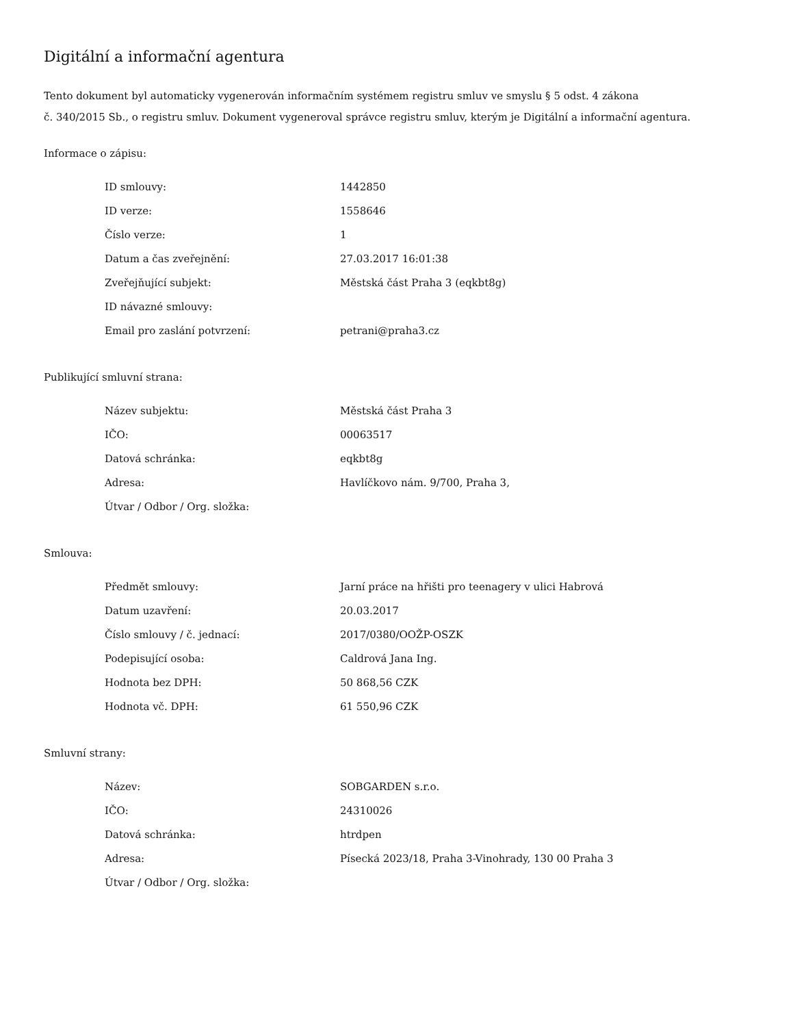Digitální a informační agentura
Tento dokument byl automaticky vygenerován informačním systémem registru smluv ve smyslu § 5 odst. 4 zákona
č. 340/2015 Sb., o registru smluv. Dokument vygeneroval správce registru smluv, kterým je Digitální a informační agentura.
Informace o zápisu:
| ID smlouvy: | 1442850 |
| ID verze: | 1558646 |
| Číslo verze: | 1 |
| Datum a čas zveřejnění: | 27.03.2017 16:01:38 |
| Zveřejňující subjekt: | Městská část Praha 3 (eqkbt8g) |
| ID návazné smlouvy: | |
| Email pro zaslání potvrzení: | petrani@praha3.cz |
Publikující smluvní strana:
| Název subjektu: | Městská část Praha 3 |
| IČO: | 00063517 |
| Datová schránka: | eqkbt8g |
| Adresa: | Havlíčkovo nám. 9/700, Praha 3, |
| Útvar / Odbor / Org. složka: | |
Smlouva:
| Předmět smlouvy: | Jarní práce na hřišti pro teenagery v ulici Habrová |
| Datum uzavření: | 20.03.2017 |
| Číslo smlouvy / č. jednací: | 2017/0380/OOŽP-OSZK |
| Podepisující osoba: | Caldrová Jana Ing. |
| Hodnota bez DPH: | 50 868,56 CZK |
| Hodnota vč. DPH: | 61 550,96 CZK |
Smluvní strany:
| Název: | SOBGARDEN s.r.o. |
| IČO: | 24310026 |
| Datová schránka: | htrdpen |
| Adresa: | Písecká 2023/18, Praha 3-Vinohrady, 130 00 Praha 3 |
| Útvar / Odbor / Org. složka: | |